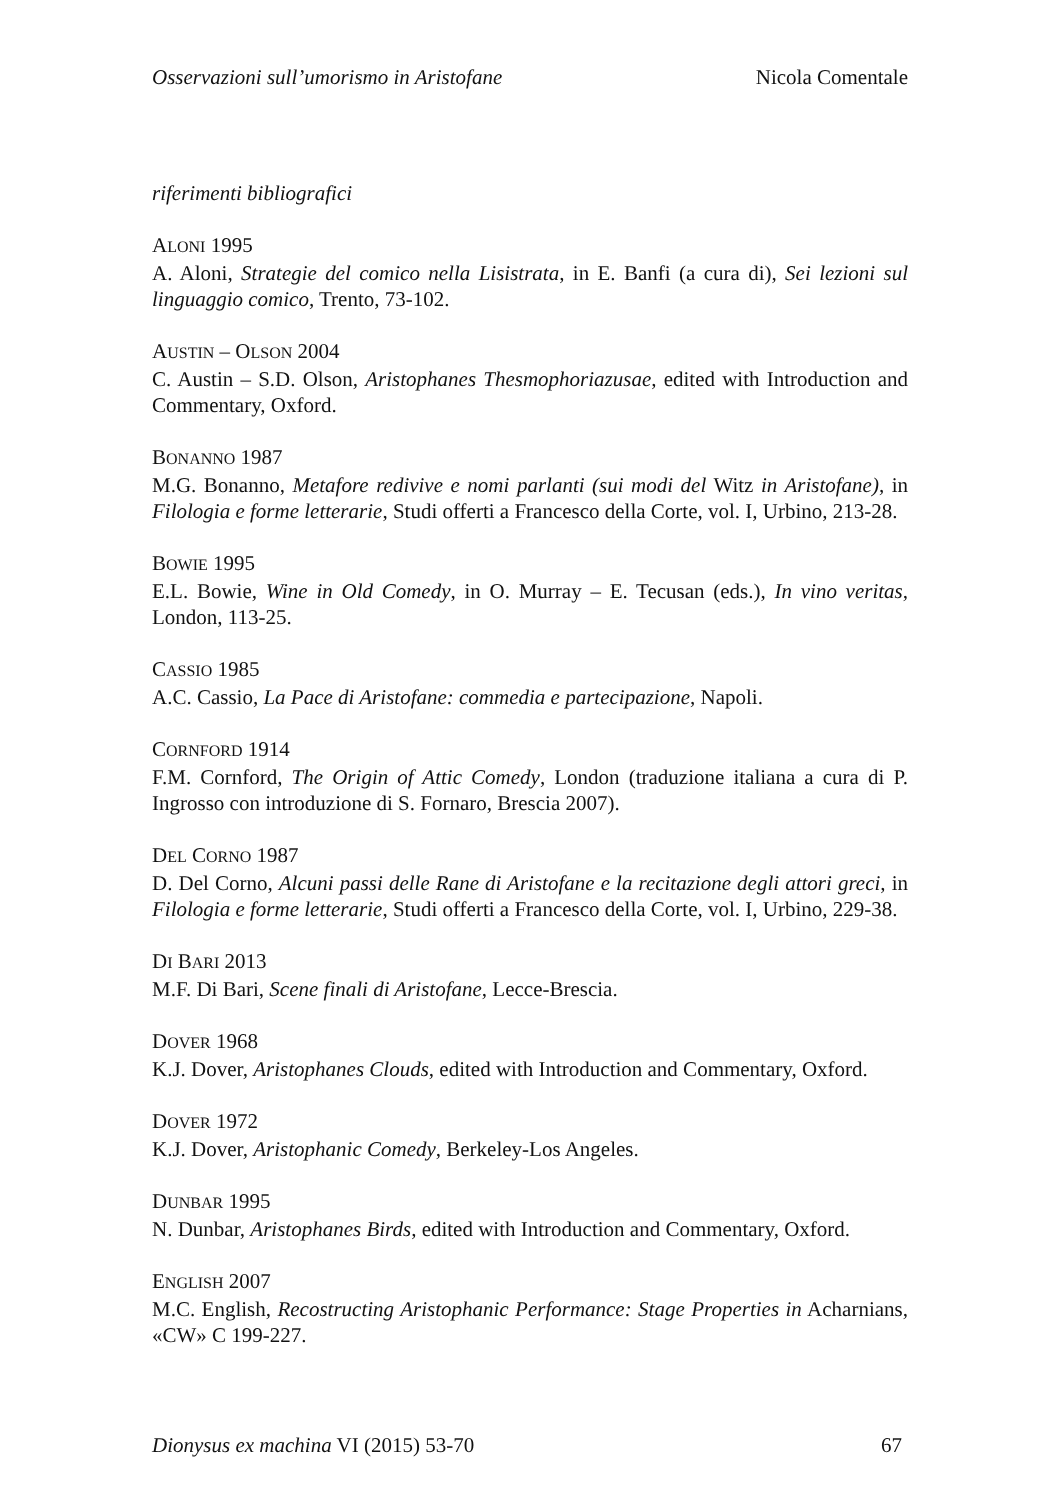Osservazioni sull’umorismo in Aristofane Nicola Comentale
riferimenti bibliografici
ALONI 1995
A. Aloni, Strategie del comico nella Lisistrata, in E. Banfi (a cura di), Sei lezioni sul linguaggio comico, Trento, 73-102.
AUSTIN – OLSON 2004
C. Austin – S.D. Olson, Aristophanes Thesmophoriazusae, edited with Introduction and Commentary, Oxford.
BONANNO 1987
M.G. Bonanno, Metafore redivive e nomi parlanti (sui modi del Witz in Aristofane), in Filologia e forme letterarie, Studi offerti a Francesco della Corte, vol. I, Urbino, 213-28.
BOWIE 1995
E.L. Bowie, Wine in Old Comedy, in O. Murray – E. Tecusan (eds.), In vino veritas, London, 113-25.
CASSIO 1985
A.C. Cassio, La Pace di Aristofane: commedia e partecipazione, Napoli.
CORNFORD 1914
F.M. Cornford, The Origin of Attic Comedy, London (traduzione italiana a cura di P. Ingrosso con introduzione di S. Fornaro, Brescia 2007).
DEL CORNO 1987
D. Del Corno, Alcuni passi delle Rane di Aristofane e la recitazione degli attori greci, in Filologia e forme letterarie, Studi offerti a Francesco della Corte, vol. I, Urbino, 229-38.
DI BARI 2013
M.F. Di Bari, Scene finali di Aristofane, Lecce-Brescia.
DOVER 1968
K.J. Dover, Aristophanes Clouds, edited with Introduction and Commentary, Oxford.
DOVER 1972
K.J. Dover, Aristophanic Comedy, Berkeley-Los Angeles.
DUNBAR 1995
N. Dunbar, Aristophanes Birds, edited with Introduction and Commentary, Oxford.
ENGLISH 2007
M.C. English, Recostructing Aristophanic Performance: Stage Properties in Acharnians, «CW» C 199-227.
Dionysus ex machina VI (2015) 53-70 67